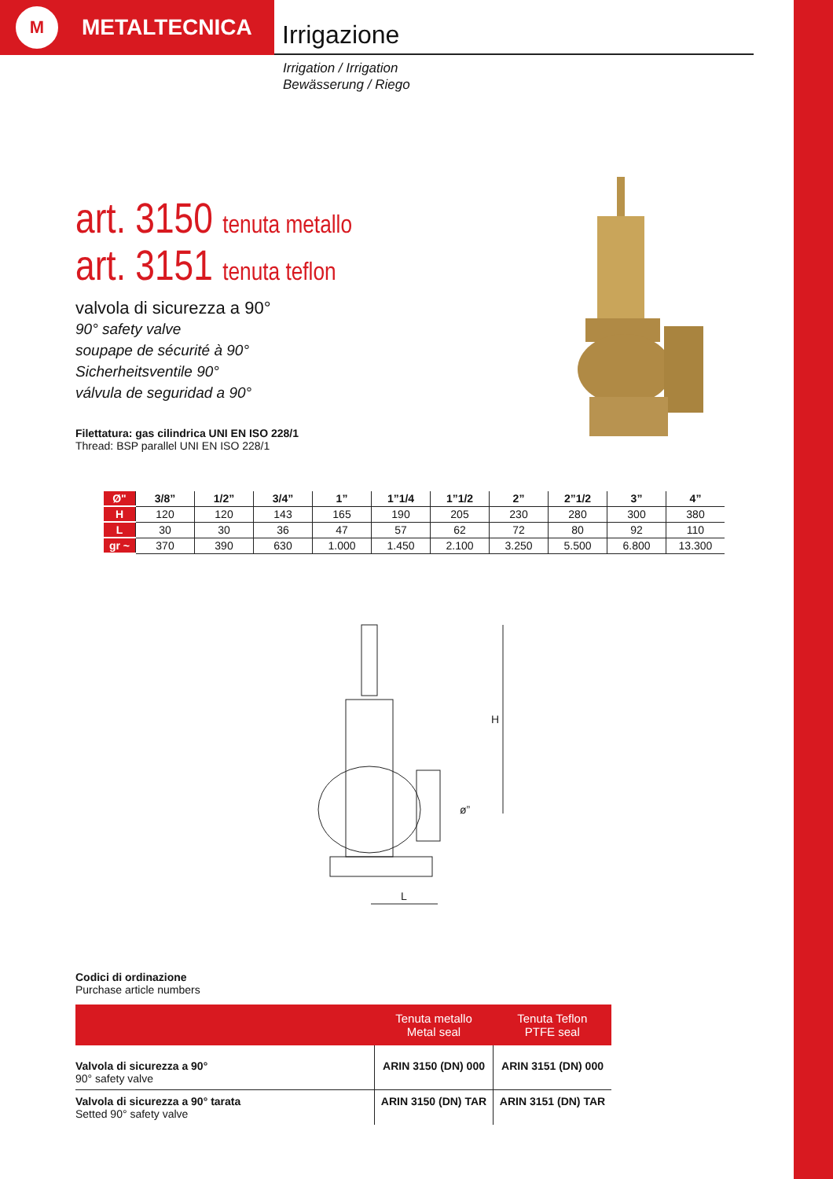M
METALTECNICA
Irrigazione
Irrigation / Irrigation
Bewässerung / Riego
art. 3150 tenuta metallo
art. 3151 tenuta teflon
valvola di sicurezza a 90°
90° safety valve
soupape de sécurité à 90°
Sicherheitsventile 90°
válvula de seguridad a 90°
Filettatura: gas cilindrica UNI EN ISO 228/1
Thread: BSP parallel UNI EN ISO 228/1
| Ø" | 3/8” | 1/2” | 3/4” | 1” | 1”1/4 | 1”1/2 | 2” | 2”1/2 | 3” | 4” |
| --- | --- | --- | --- | --- | --- | --- | --- | --- | --- | --- |
| H | 120 | 120 | 143 | 165 | 190 | 205 | 230 | 280 | 300 | 380 |
| L | 30 | 30 | 36 | 47 | 57 | 62 | 72 | 80 | 92 | 110 |
| gr ~ | 370 | 390 | 630 | 1.000 | 1.450 | 2.100 | 3.250 | 5.500 | 6.800 | 13.300 |
H
L
ø”
Codici di ordinazione
Purchase article numbers
| | Tenuta metallo Metal seal | Tenuta Teflon PTFE seal |
| --- | --- | --- |
| Valvola di sicurezza a 90° 90° safety valve | ARIN 3150 (DN) 000 | ARIN 3151 (DN) 000 |
| Valvola di sicurezza a 90° tarata Setted 90° safety valve | ARIN 3150 (DN) TAR | ARIN 3151 (DN) TAR |